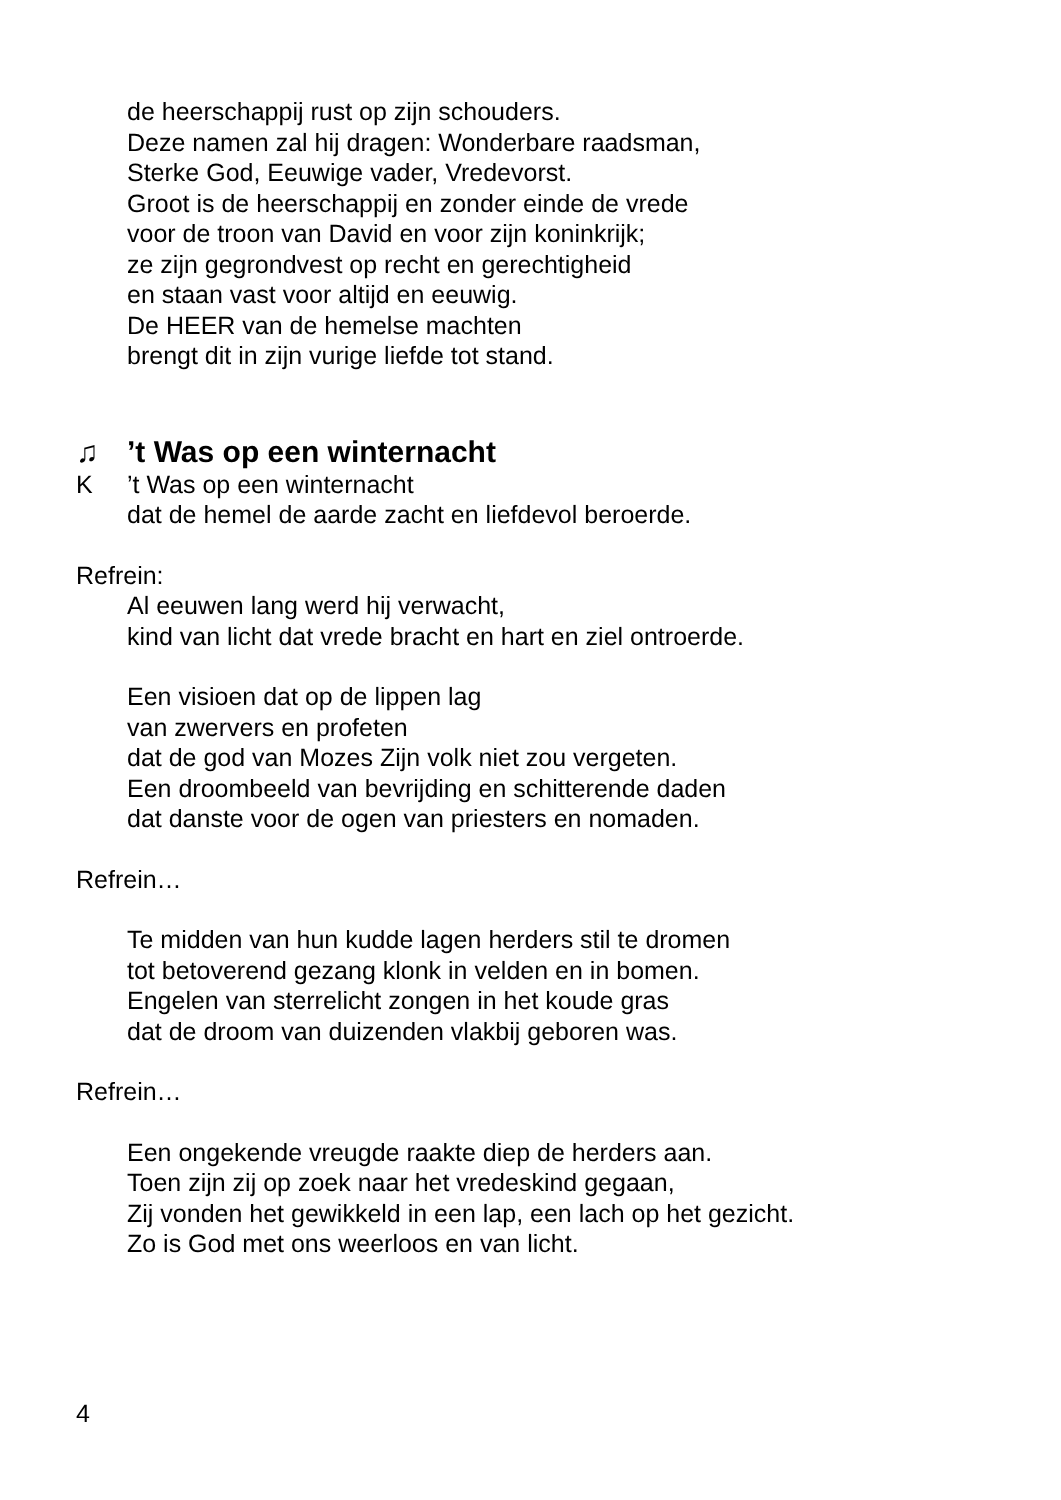de heerschappij rust op zijn schouders.
Deze namen zal hij dragen: Wonderbare raadsman,
Sterke God, Eeuwige vader, Vredevorst.
Groot is de heerschappij en zonder einde de vrede
voor de troon van David en voor zijn koninkrijk;
ze zijn gegrondvest op recht en gerechtigheid
en staan vast voor altijd en eeuwig.
De HEER van de hemelse machten
brengt dit in zijn vurige liefde tot stand.
♫’t Was op een winternacht
K’t Was op een winternacht
dat de hemel de aarde zacht en liefdevol beroerde.
Refrein:
Al eeuwen lang werd hij verwacht,
kind van licht dat vrede bracht en hart en ziel ontroerde.
Een visioen dat op de lippen lag
van zwervers en profeten
dat de god van Mozes Zijn volk niet zou vergeten.
Een droombeeld van bevrijding en schitterende daden
dat danste voor de ogen van priesters en nomaden.
Refrein…
Te midden van hun kudde lagen herders stil te dromen
tot betoverend gezang klonk in velden en in bomen.
Engelen van sterrelicht zongen in het koude gras
dat de droom van duizenden vlakbij geboren was.
Refrein…
Een ongekende vreugde raakte diep de herders aan.
Toen zijn zij op zoek naar het vredeskind gegaan,
Zij vonden het gewikkeld in een lap, een lach op het gezicht.
Zo is God met ons weerloos en van licht.
4